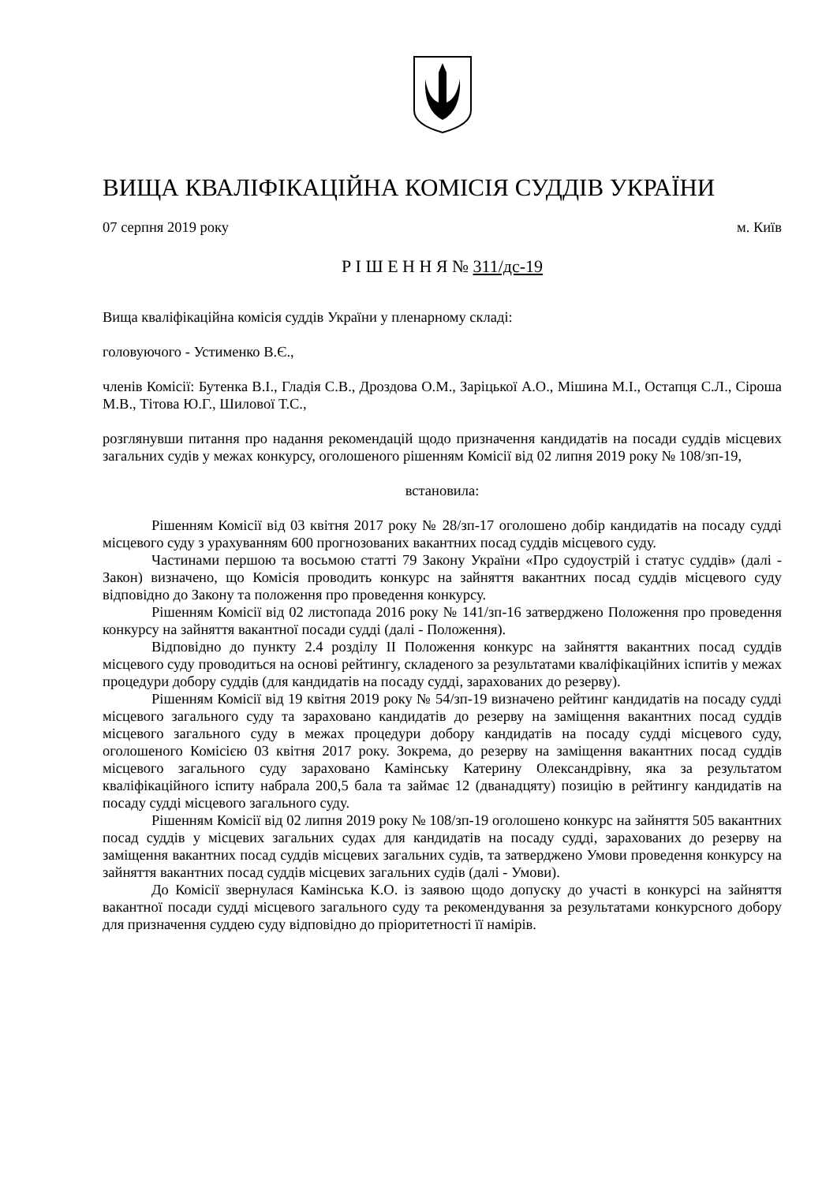ВИЩА КВАЛІФІКАЦІЙНА КОМІСІЯ СУДДІВ УКРАЇНИ
07 серпня 2019 року м. Київ
Р І Ш Е Н Н Я № 311/дс-19
Вища кваліфікаційна комісія суддів України у пленарному складі:
головуючого - Устименко В.Є.,
членів Комісії: Бутенка В.І., Гладія С.В., Дроздова О.М., Заріцької А.О., Мішина М.І., Остапця С.Л., Сіроша М.В., Тітова Ю.Г., Шилової Т.С.,
розглянувши питання про надання рекомендацій щодо призначення кандидатів на посади суддів місцевих загальних судів у межах конкурсу, оголошеного рішенням Комісії від 02 липня 2019 року № 108/зп-19,
встановила:
Рішенням Комісії від 03 квітня 2017 року № 28/зп-17 оголошено добір кандидатів на посаду судді місцевого суду з урахуванням 600 прогнозованих вакантних посад суддів місцевого суду.
Частинами першою та восьмою статті 79 Закону України «Про судоустрій і статус суддів» (далі - Закон) визначено, що Комісія проводить конкурс на зайняття вакантних посад суддів місцевого суду відповідно до Закону та положення про проведення конкурсу.
Рішенням Комісії від 02 листопада 2016 року № 141/зп-16 затверджено Положення про проведення конкурсу на зайняття вакантної посади судді (далі - Положення).
Відповідно до пункту 2.4 розділу ІІ Положення конкурс на зайняття вакантних посад суддів місцевого суду проводиться на основі рейтингу, складеного за результатами кваліфікаційних іспитів у межах процедури добору суддів (для кандидатів на посаду судді, зарахованих до резерву).
Рішенням Комісії від 19 квітня 2019 року № 54/зп-19 визначено рейтинг кандидатів на посаду судді місцевого загального суду та зараховано кандидатів до резерву на заміщення вакантних посад суддів місцевого загального суду в межах процедури добору кандидатів на посаду судді місцевого суду, оголошеного Комісією 03 квітня 2017 року. Зокрема, до резерву на заміщення вакантних посад суддів місцевого загального суду зараховано Камінську Катерину Олександрівну, яка за результатом кваліфікаційного іспиту набрала 200,5 бала та займає 12 (дванадцяту) позицію в рейтингу кандидатів на посаду судді місцевого загального суду.
Рішенням Комісії від 02 липня 2019 року № 108/зп-19 оголошено конкурс на зайняття 505 вакантних посад суддів у місцевих загальних судах для кандидатів на посаду судді, зарахованих до резерву на заміщення вакантних посад суддів місцевих загальних судів, та затверджено Умови проведення конкурсу на зайняття вакантних посад суддів місцевих загальних судів (далі - Умови).
До Комісії звернулася Камінська К.О. із заявою щодо допуску до участі в конкурсі на зайняття вакантної посади судді місцевого загального суду та рекомендування за результатами конкурсного добору для призначення суддею суду відповідно до пріоритетності її намірів.